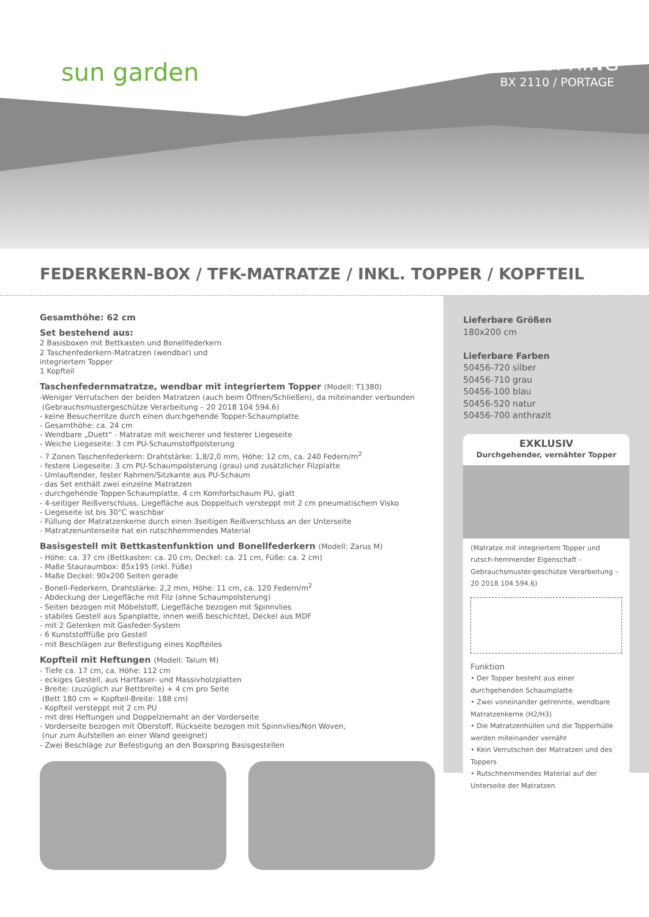sun garden
BOXSPRING
BX 2110 / PORTAGE
FEDERKERN-BOX / TFK-MATRATZE / INKL. TOPPER / KOPFTEIL
Gesamthöhe: 62 cm
Set bestehend aus:
2 Basisboxen mit Bettkasten und Bonellfederkern
2 Taschenfederkern-Matratzen (wendbar) und
integriertem Topper
1 Kopfteil
Taschenfedernmatratze, wendbar mit integriertem Topper (Modell: T1380)
-Weniger Verrutschen der beiden Matratzen (auch beim Öffnen/Schließen), da miteinander verbunden
(Gebrauchsmustergeschütze Verarbeitung – 20 2018 104 594.6)
- keine Besucherritze durch einen durchgehende Topper-Schaumplatte
- Gesamthöhe: ca. 24 cm
- Wendbare „Duett“ - Matratze mit weicherer und festerer Liegeseite
- Weiche Liegeseite: 3 cm PU-Schaumstoffpolsterung
- 7 Zonen Taschenfederkern: Drahtstärke: 1,8/2,0 mm, Höhe: 12 cm, ca. 240 Federn/m<sup>2</sup>
- festere Liegeseite: 3 cm PU-Schaumpolsterung (grau) und zusätzlicher Filzplatte
- Umlauftender, fester Rahmen/Sitzkante aus PU-Schaum
- das Set enthält zwei einzelne Matratzen
- durchgehende Topper-Schaumplatte, 4 cm Komfortschaum PU, glatt
- 4-seitiger Reißverschluss, Liegefläche aus Doppeltuch versteppt mit 2 cm pneumatischem Visko
- Liegeseite ist bis 30°C waschbar
- Füllung der Matratzenkerne durch einen 3seitigen Reißverschluss an der Unterseite
- Matratzenunterseite hat ein rutschhemmendes Material
Basisgestell mit Bettkastenfunktion und Bonellfederkern (Modell: Zarus M)
- Höhe: ca. 37 cm (Bettkasten: ca. 20 cm, Deckel: ca. 21 cm, Füße: ca. 2 cm)
- Maße Stauraumbox: 85x195 (inkl. Füße)
- Maße Deckel: 90x200 Seiten gerade
- Bonell-Federkern, Drahtstärke: 2,2 mm, Höhe: 11 cm, ca. 120 Federn/m<sup>2</sup>
- Abdeckung der Liegefläche mit Filz (ohne Schaumpolsterung)
- Seiten bezogen mit Möbelstoff, Liegefläche bezogen mit Spinnvlies
- stabiles Gestell aus Spanplatte, innen weiß beschichtet, Deckel aus MDF
- mit 2 Gelenken mit Gasfeder-System
- 6 Kunststofffüße pro Gestell
- mit Beschlägen zur Befestigung eines Kopfteiles
Kopfteil mit Heftungen (Modell: Talum M)
- Tiefe ca. 17 cm, ca. Höhe: 112 cm
- eckiges Gestell, aus Hartfaser- und Massivholzplatten
- Breite: (zuzüglich zur Bettbreite) + 4 cm pro Seite
(Bett 180 cm = Kopfteil-Breite: 188 cm)
- Kopfteil versteppt mit 2 cm PU
- mit drei Heftungen und Doppelziernaht an der Vorderseite
- Vorderseite bezogen mit Oberstoff, Rückseite bezogen mit Spinnvlies/Non Woven,
(nur zum Aufstellen an einer Wand geeignet)
- Zwei Beschläge zur Befestigung an den Boxspring Basisgestellen
Lieferbare Größen
180x200 cm
Lieferbare Farben
50456-720 silber
50456-710 grau
50456-100 blau
50456-520 natur
50456-700 anthrazit
EXKLUSIV
Durchgehender, vernähter Topper
(Matratze mit integriertem Topper und rutsch-hemmender Eigenschaft - Gebrauchsmuster-geschütze Verarbeitung – 20 2018 104 594.6)
Funktion
• Der Topper besteht aus einer durchgehenden Schaumplatte
• Zwei voneinander getrennte, wendbare Matratzenkerne (H2/H3)
• Die Matratzenhüllen und die Topperhülle werden miteinander vernäht
• Kein Verrutschen der Matratzen und des Toppers
• Rutschhemmendes Material auf der Unterseite der Matratzen